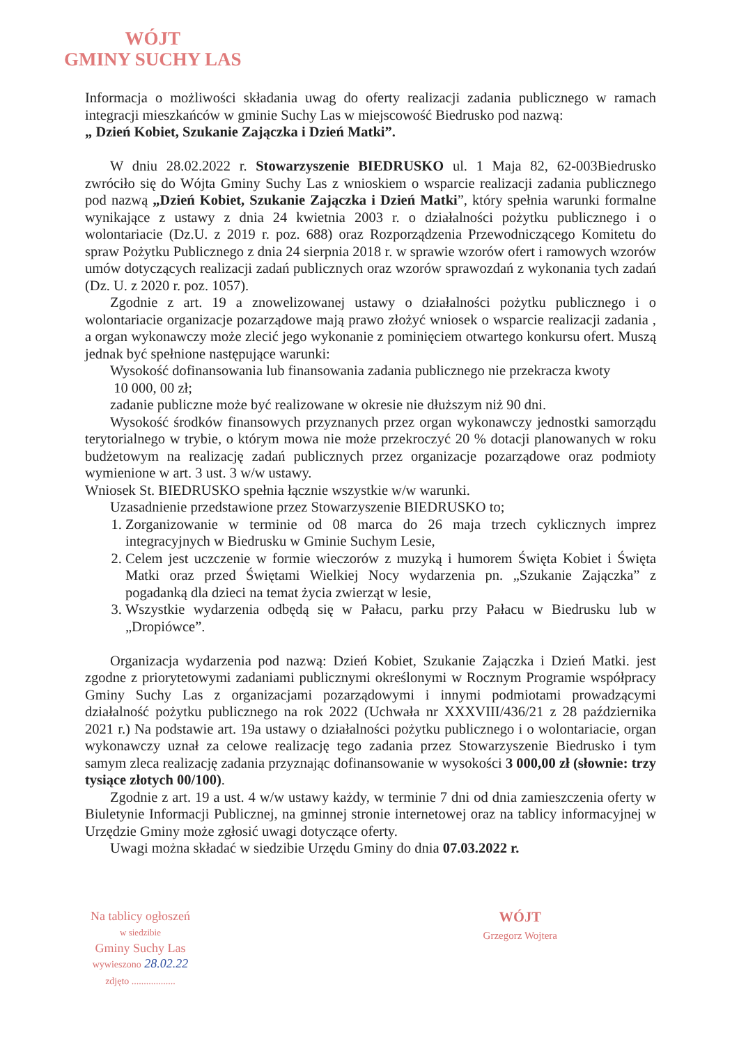WÓJT
GMINY SUCHY LAS
Informacja o możliwości składania uwag do oferty realizacji zadania publicznego w ramach integracji mieszkańców w gminie Suchy Las w miejscowość Biedrusko pod nazwą:
„ Dzień Kobiet, Szukanie Zajączka i Dzień Matki”.
W dniu 28.02.2022 r. Stowarzyszenie BIEDRUSKO ul. 1 Maja 82, 62-003Biedrusko zwróciło się do Wójta Gminy Suchy Las z wnioskiem o wsparcie realizacji zadania publicznego pod nazwą „Dzień Kobiet, Szukanie Zajączka i Dzień Matki”, który spełnia warunki formalne wynikające z ustawy z dnia 24 kwietnia 2003 r. o działalności pożytku publicznego i o wolontariacie (Dz.U. z 2019 r. poz. 688) oraz Rozporządzenia Przewodniczącego Komitetu do spraw Pożytku Publicznego z dnia 24 sierpnia 2018 r. w sprawie wzorów ofert i ramowych wzorów umów dotyczących realizacji zadań publicznych oraz wzorów sprawozdań z wykonania tych zadań (Dz. U. z 2020 r. poz. 1057).
Zgodnie z art. 19 a znowelizowanej ustawy o działalności pożytku publicznego i o wolontariacie organizacje pozarządowe mają prawo złożyć wniosek o wsparcie realizacji zadania , a organ wykonawczy może zlecić jego wykonanie z pominięciem otwartego konkursu ofert. Muszą jednak być spełnione następujące warunki:
Wysokość dofinansowania lub finansowania zadania publicznego nie przekracza kwoty
10 000, 00 zł;
zadanie publiczne może być realizowane w okresie nie dłuższym niż 90 dni.
Wysokość środków finansowych przyznanych przez organ wykonawczy jednostki samorządu terytorialnego w trybie, o którym mowa nie może przekroczyć 20 % dotacji planowanych w roku budżetowym na realizację zadań publicznych przez organizacje pozarządowe oraz podmioty wymienione w art. 3 ust. 3 w/w ustawy.
Wniosek St. BIEDRUSKO spełnia łącznie wszystkie w/w warunki.
Uzasadnienie przedstawione przez Stowarzyszenie BIEDRUSKO to;
1. Zorganizowanie w terminie od 08 marca do 26 maja trzech cyklicznych imprez integracyjnych w Biedrusku w Gminie Suchym Lesie,
2. Celem jest uczczenie w formie wieczorów z muzyką i humorem Święta Kobiet i Święta Matki oraz przed Świętami Wielkiej Nocy wydarzenia pn. „Szukanie Zajączka” z pogadanką dla dzieci na temat życia zwierząt w lesie,
3. Wszystkie wydarzenia odbędą się w Pałacu, parku przy Pałacu w Biedrusku lub w „Dropiówce”.
Organizacja wydarzenia pod nazwą: Dzień Kobiet, Szukanie Zajączka i Dzień Matki. jest zgodne z priorytetowymi zadaniami publicznymi określonymi w Rocznym Programie współpracy Gminy Suchy Las z organizacjami pozarządowymi i innymi podmiotami prowadzącymi działalność pożytku publicznego na rok 2022 (Uchwała nr XXXVIII/436/21 z 28 października 2021 r.) Na podstawie art. 19a ustawy o działalności pożytku publicznego i o wolontariacie, organ wykonawczy uznał za celowe realizację tego zadania przez Stowarzyszenie Biedrusko i tym samym zleca realizację zadania przyznając dofinansowanie w wysokości 3 000,00 zł (słownie: trzy tysiące złotych 00/100).
Zgodnie z art. 19 a ust. 4 w/w ustawy każdy, w terminie 7 dni od dnia zamieszczenia oferty w Biuletynie Informacji Publicznej, na gminnej stronie internetowej oraz na tablicy informacyjnej w Urzędzie Gminy może zgłosić uwagi dotyczące oferty.
Uwagi można składać w siedzibie Urzędu Gminy do dnia 07.03.2022 r.
Na tablicy ogłoszeń
w siedzibie
Gminy Suchy Las
wywieszono 28.02.22
zdjęto ..................
WÓJT
Grzegorz Wojtera